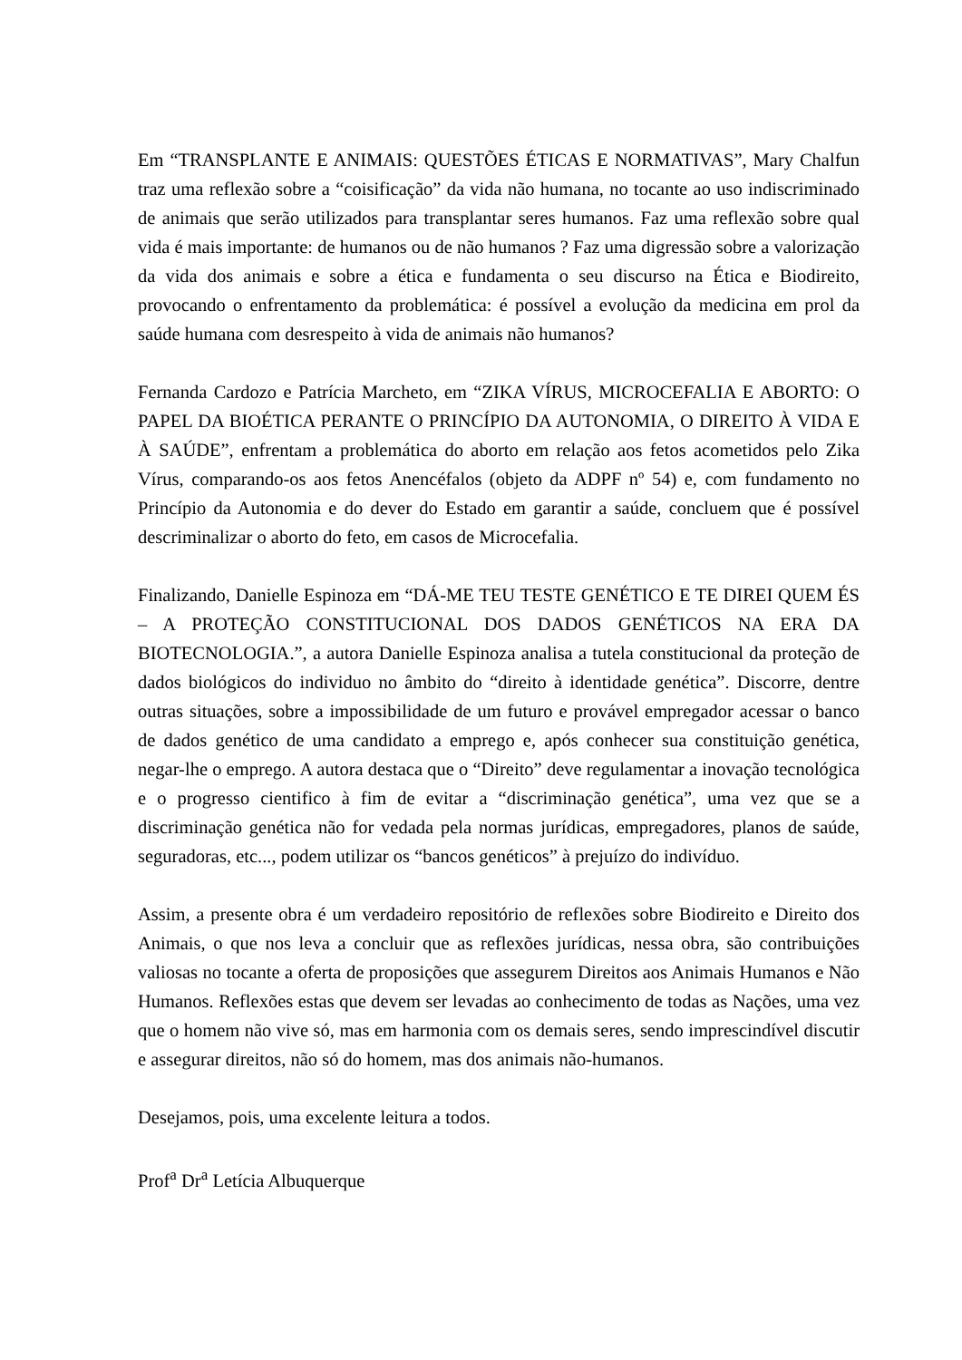Em “TRANSPLANTE E ANIMAIS: QUESTÕES ÉTICAS E NORMATIVAS”, Mary Chalfun traz uma reflexão sobre a “coisificação” da vida não humana, no tocante ao uso indiscriminado de animais que serão utilizados para transplantar seres humanos. Faz uma reflexão sobre qual vida é mais importante: de humanos ou de não humanos ? Faz uma digressão sobre a valorização da vida dos animais e sobre a ética e fundamenta o seu discurso na Ética e Biodireito, provocando o enfrentamento da problemática: é possível a evolução da medicina em prol da saúde humana com desrespeito à vida de animais não humanos?
Fernanda Cardozo e Patrícia Marcheto, em “ZIKA VÍRUS, MICROCEFALIA E ABORTO: O PAPEL DA BIOÉTICA PERANTE O PRINCÍPIO DA AUTONOMIA, O DIREITO À VIDA E À SAÚDE”, enfrentam a problemática do aborto em relação aos fetos acometidos pelo Zika Vírus, comparando-os aos fetos Anencéfalos (objeto da ADPF nº 54) e, com fundamento no Princípio da Autonomia e do dever do Estado em garantir a saúde, concluem que é possível descriminalizar o aborto do feto, em casos de Microcefalia.
Finalizando, Danielle Espinoza em “DÁ-ME TEU TESTE GENÉTICO E TE DIREI QUEM ÉS – A PROTEÇÃO CONSTITUCIONAL DOS DADOS GENÉTICOS NA ERA DA BIOTECNOLOGIA.”, a autora Danielle Espinoza analisa a tutela constitucional da proteção de dados biológicos do individuo no âmbito do “direito à identidade genética”. Discorre, dentre outras situações, sobre a impossibilidade de um futuro e provável empregador acessar o banco de dados genético de uma candidato a emprego e, após conhecer sua constituição genética, negar-lhe o emprego. A autora destaca que o “Direito” deve regulamentar a inovação tecnológica e o progresso cientifico à fim de evitar a “discriminação genética”, uma vez que se a discriminação genética não for vedada pela normas jurídicas, empregadores, planos de saúde, seguradoras, etc..., podem utilizar os “bancos genéticos” à prejuízo do indivíduo.
Assim, a presente obra é um verdadeiro repositório de reflexões sobre Biodireito e Direito dos Animais, o que nos leva a concluir que as reflexões jurídicas, nessa obra, são contribuições valiosas no tocante a oferta de proposições que assegurem Direitos aos Animais Humanos e Não Humanos. Reflexões estas que devem ser levadas ao conhecimento de todas as Nações, uma vez que o homem não vive só, mas em harmonia com os demais seres, sendo imprescindível discutir e assegurar direitos, não só do homem, mas dos animais não-humanos.
Desejamos, pois, uma excelente leitura a todos.
Prof<sup>a</sup> Dr<sup>a</sup> Letícia Albuquerque